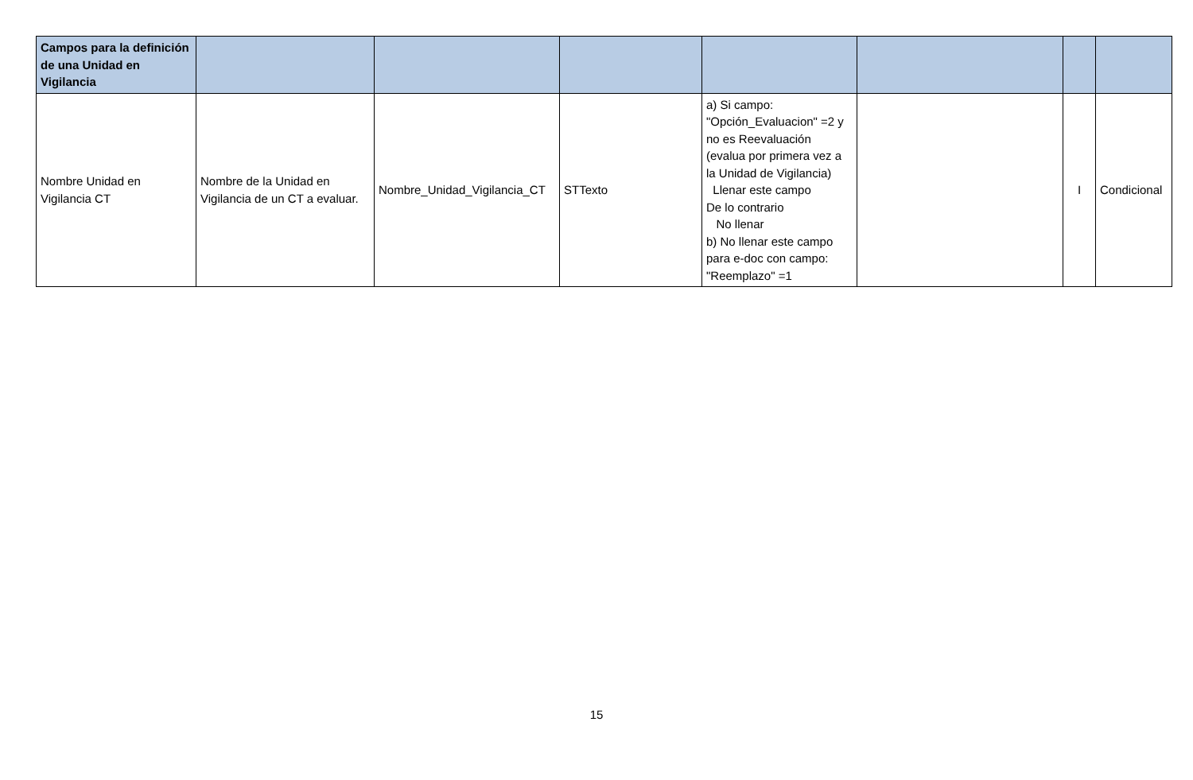| Campos para la definición de una Unidad en Vigilancia | | | | | | | |
| --- | --- | --- | --- | --- | --- | --- | --- |
| Nombre Unidad en Vigilancia CT | Nombre de la Unidad en Vigilancia de un CT a evaluar. | Nombre_Unidad_Vigilancia_CT | STTexto | a) Si campo: "Opción_Evaluacion" =2 y no es Reevaluación (evalua por primera vez a la Unidad de Vigilancia) Llenar este campo De lo contrario No llenar b) No llenar este campo para e-doc con campo: "Reemplazo" =1 | | I | Condicional |
15